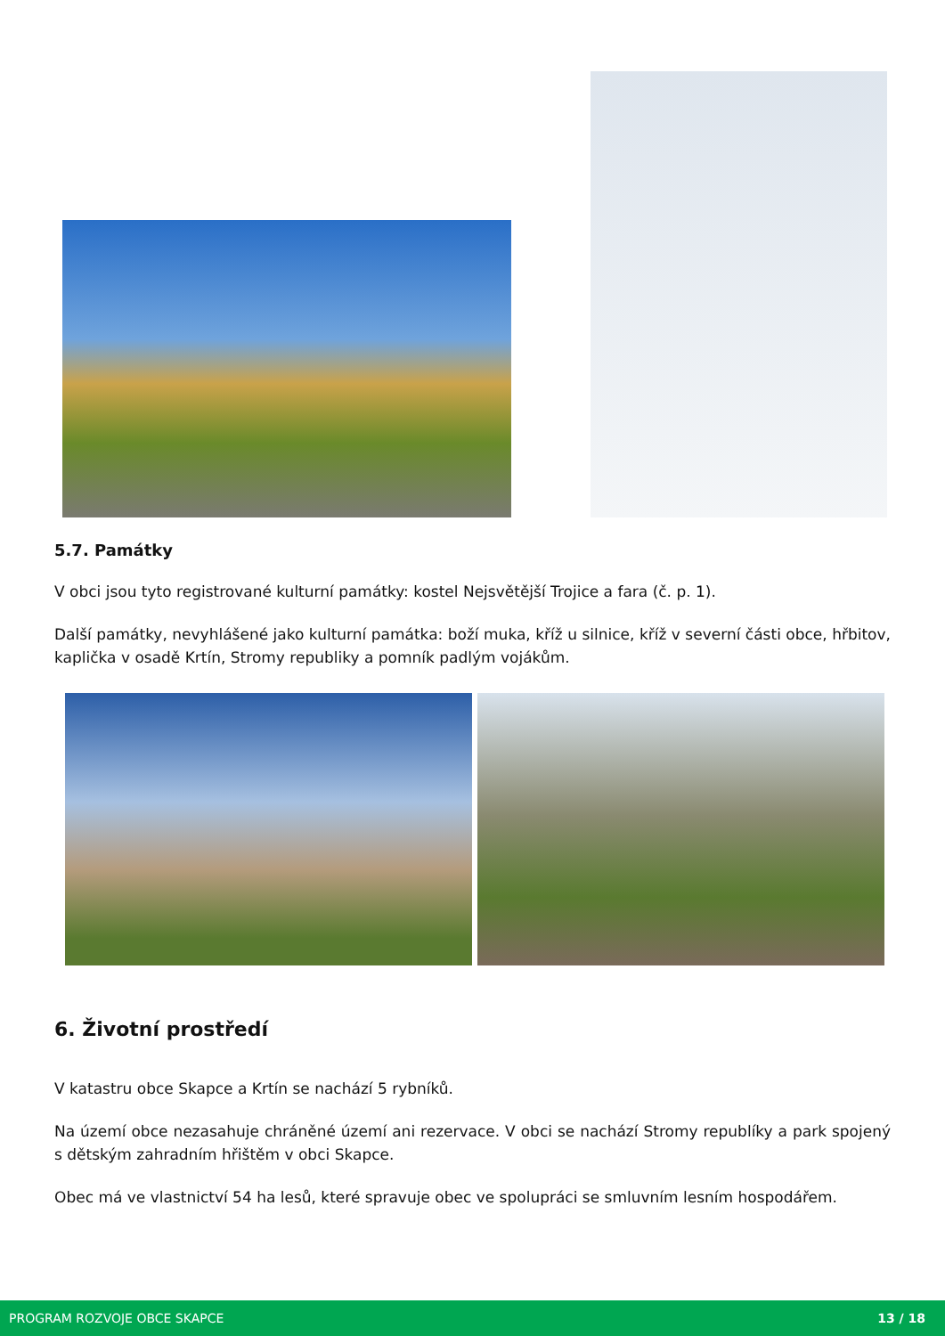5.7. Památky
V obci jsou tyto registrované kulturní památky: kostel Nejsvětější Trojice a fara (č. p. 1).
Další památky, nevyhlášené jako kulturní památka: boží muka, kříž u silnice, kříž v severní části obce, hřbitov, kaplička v osadě Krtín, Stromy republiky a pomník padlým vojákům.
6. Životní prostředí
V katastru obce Skapce a Krtín se nachází 5 rybníků.
Na území obce nezasahuje chráněné území ani rezervace. V obci se nachází Stromy republíky a park spojený s dětským zahradním hřištěm v obci Skapce.
Obec má ve vlastnictví 54 ha lesů, které spravuje obec ve spolupráci se smluvním lesním hospodářem.
PROGRAM ROZVOJE OBCE SKAPCE 13 / 18